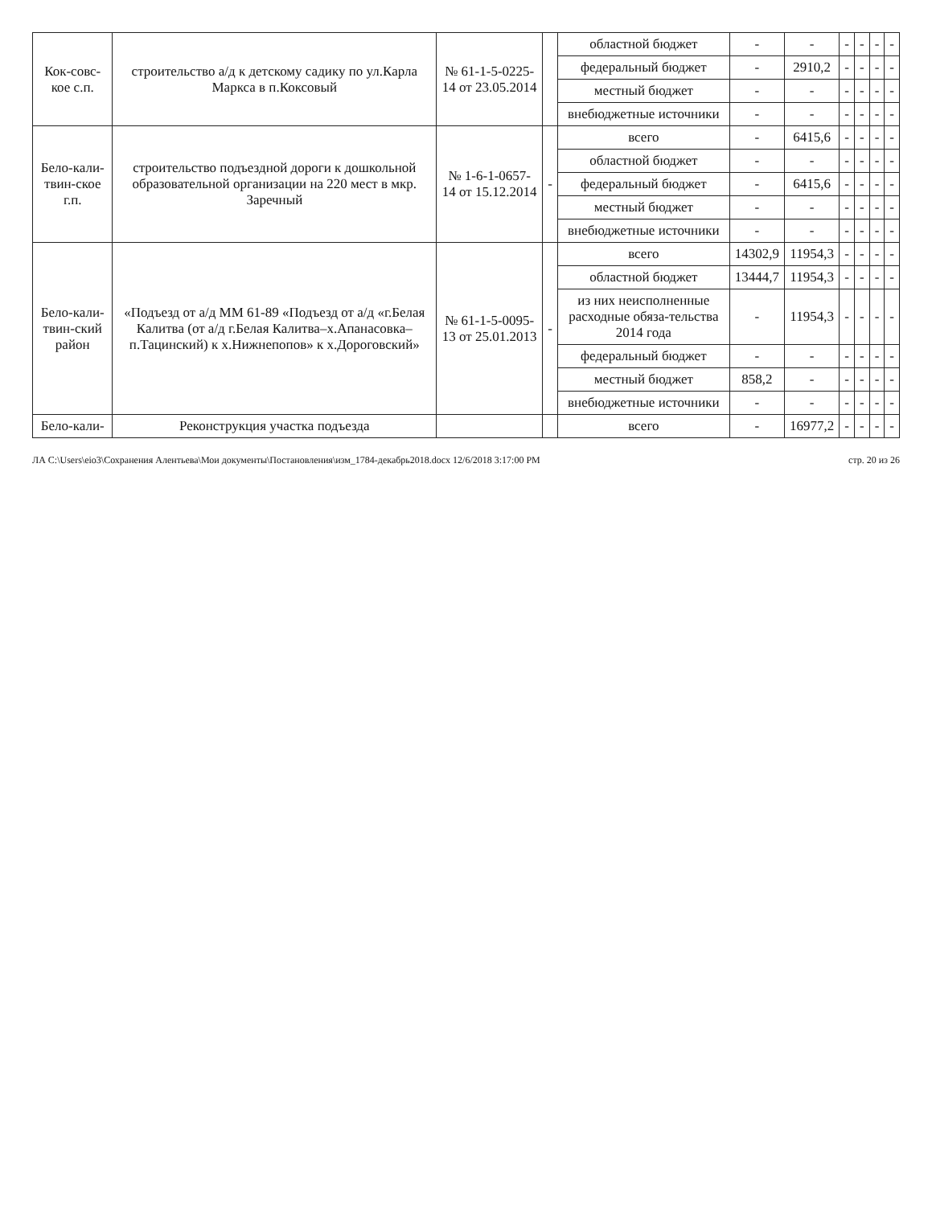| Кок-совс-кое с.п. | строительство а/д к детскому садику по ул.Карла Маркса в п.Коксовый | № 61-1-5-0225-14 от 23.05.2014 | | областной бюджет | - | - | - | - | - | - |
| | | | | федеральный бюджет | - | 2910,2 | - | - | - | - |
| | | | | местный бюджет | - | - | - | - | - | - |
| | | | | внебюджетные источники | - | - | - | - | - | - |
| Бело-кали-твин-ское г.п. | строительство подъездной дороги к дошкольной образовательной организации на 220 мест в мкр. Заречный | № 1-6-1-0657-14 от 15.12.2014 | - | всего | - | 6415,6 | - | - | - | - |
| | | | | областной бюджет | - | - | - | - | - | - |
| | | | | федеральный бюджет | - | 6415,6 | - | - | - | - |
| | | | | местный бюджет | - | - | - | - | - | - |
| | | | | внебюджетные источники | - | - | - | - | - | - |
| Бело-кали-твин-ский район | «Подъезд от а/д ММ 61-89 «Подъезд от а/д «г.Белая Калитва (от а/д г.Белая Калитва–х.Апанасовка–п.Тацинский) к х.Нижнепопов» к х.Дороговский» | № 61-1-5-0095-13 от 25.01.2013 | - | всего | 14302,9 | 11954,3 | - | - | - | - |
| | | | | областной бюджет | 13444,7 | 11954,3 | - | - | - | - |
| | | | | из них неисполненные расходные обяза-тельства 2014 года | - | 11954,3 | - | - | - | - |
| | | | | федеральный бюджет | - | - | - | - | - | - |
| | | | | местный бюджет | 858,2 | - | - | - | - | - |
| | | | | внебюджетные источники | - | - | - | - | - | - |
| Бело-кали- | Реконструкция участка подъезда | | | всего | - | 16977,2 | - | - | - | - |
ЛА C:\Users\eio3\Сохранения Алентьева\Мои документы\Постановления\изм_1784-декабрь2018.docx 12/6/2018 3:17:00 PM стр. 20 из 26